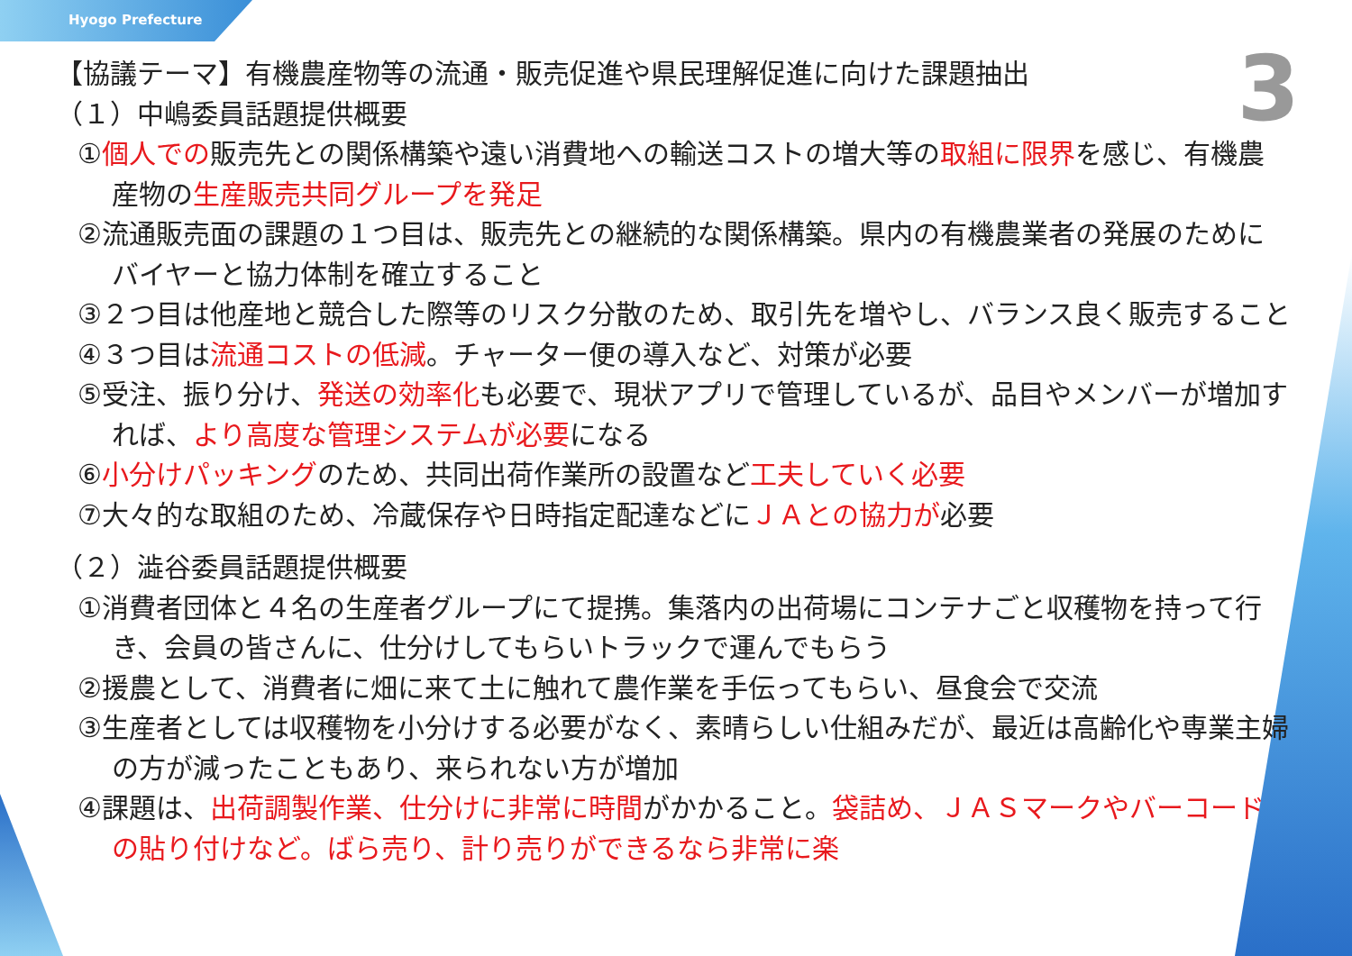Hyogo Prefecture
3
【協議テーマ】有機農産物等の流通・販売促進や県民理解促進に向けた課題抽出
（１）中嶋委員話題提供概要
①個人での販売先との関係構築や遠い消費地への輸送コストの増大等の取組に限界を感じ、有機農産物の生産販売共同グループを発足
②流通販売面の課題の１つ目は、販売先との継続的な関係構築。県内の有機農業者の発展のためにバイヤーと協力体制を確立すること
③２つ目は他産地と競合した際等のリスク分散のため、取引先を増やし、バランス良く販売すること
④３つ目は流通コストの低減。チャーター便の導入など、対策が必要
⑤受注、振り分け、発送の効率化も必要で、現状アプリで管理しているが、品目やメンバーが増加すれば、より高度な管理システムが必要になる
⑥小分けパッキングのため、共同出荷作業所の設置など工夫していく必要
⑦大々的な取組のため、冷蔵保存や日時指定配達などにＪＡとの協力が必要
（２）澁谷委員話題提供概要
①消費者団体と４名の生産者グループにて提携。集落内の出荷場にコンテナごと収穫物を持って行き、会員の皆さんに、仕分けしてもらいトラックで運んでもらう
②援農として、消費者に畑に来て土に触れて農作業を手伝ってもらい、昼食会で交流
③生産者としては収穫物を小分けする必要がなく、素晴らしい仕組みだが、最近は高齢化や専業主婦の方が減ったこともあり、来られない方が増加
④課題は、出荷調製作業、仕分けに非常に時間がかかること。袋詰め、ＪＡＳマークやバーコードの貼り付けなど。ばら売り、計り売りができるなら非常に楽